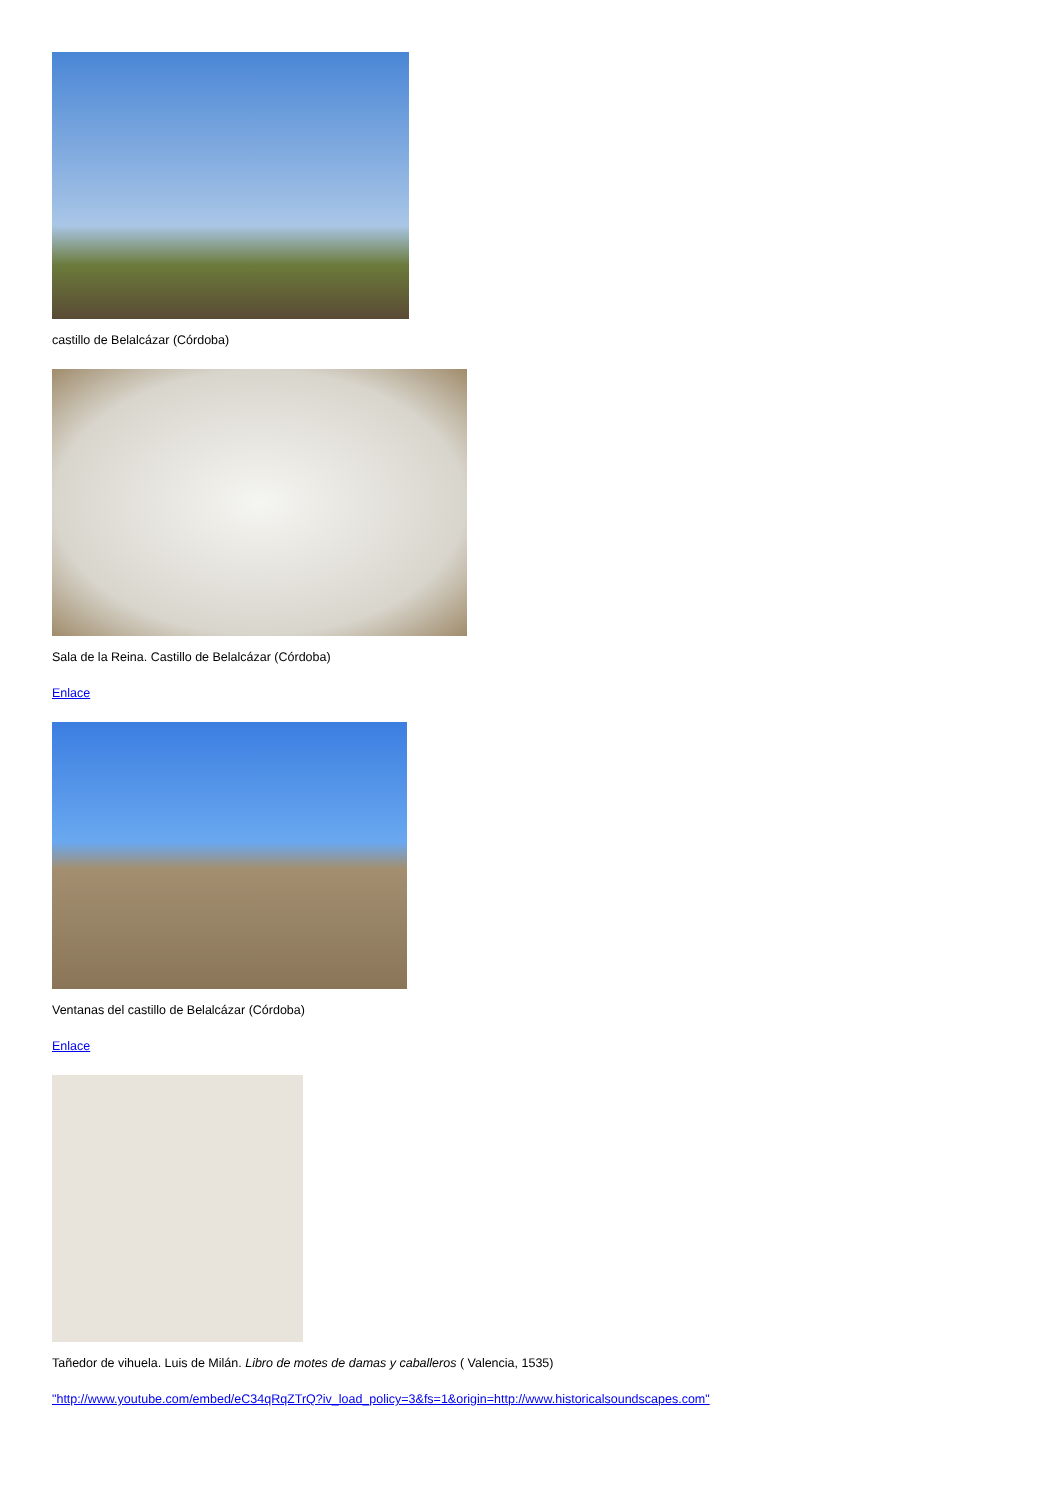castillo de Belalcázar (Córdoba)
Sala de la Reina. Castillo de Belalcázar (Córdoba)
Enlace
Ventanas del castillo de Belalcázar (Córdoba)
Enlace
Tañedor de vihuela. Luis de Milán. Libro de motes de damas y caballeros ( Valencia, 1535)
"http://www.youtube.com/embed/eC34qRqZTrQ?iv_load_policy=3&fs=1&origin=http://www.historicalsoundscapes.com"